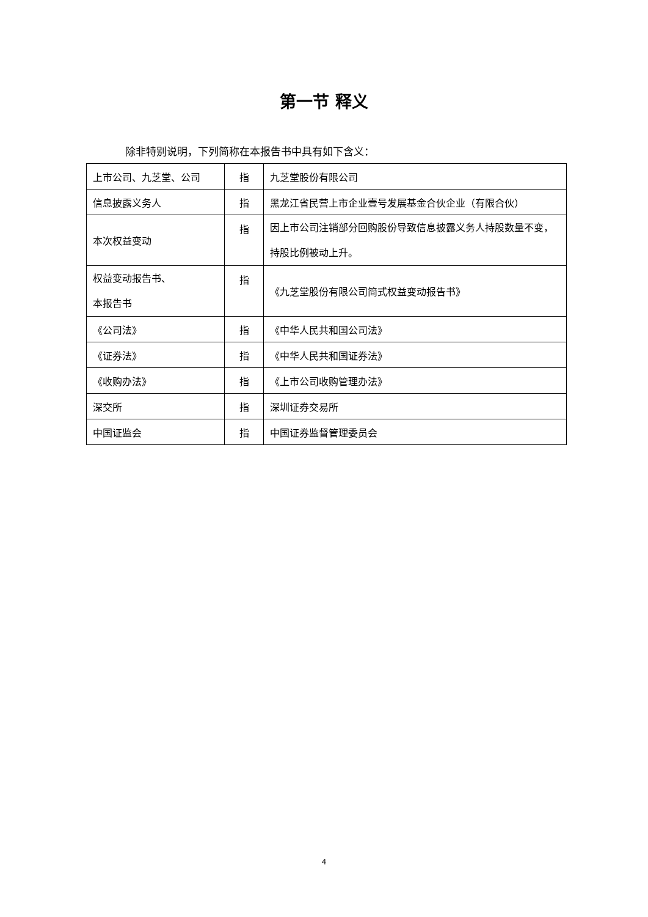第一节 释义
除非特别说明，下列简称在本报告书中具有如下含义：
| 上市公司、九芝堂、公司 | 指 | 九芝堂股份有限公司 |
| 信息披露义务人 | 指 | 黑龙江省民营上市企业壹号发展基金合伙企业（有限合伙） |
| 本次权益变动 | 指 | 因上市公司注销部分回购股份导致信息披露义务人持股数量不变，持股比例被动上升。 |
| 权益变动报告书、 本报告书 | 指 | 《九芝堂股份有限公司简式权益变动报告书》 |
| 《公司法》 | 指 | 《中华人民共和国公司法》 |
| 《证券法》 | 指 | 《中华人民共和国证券法》 |
| 《收购办法》 | 指 | 《上市公司收购管理办法》 |
| 深交所 | 指 | 深圳证券交易所 |
| 中国证监会 | 指 | 中国证券监督管理委员会 |
4